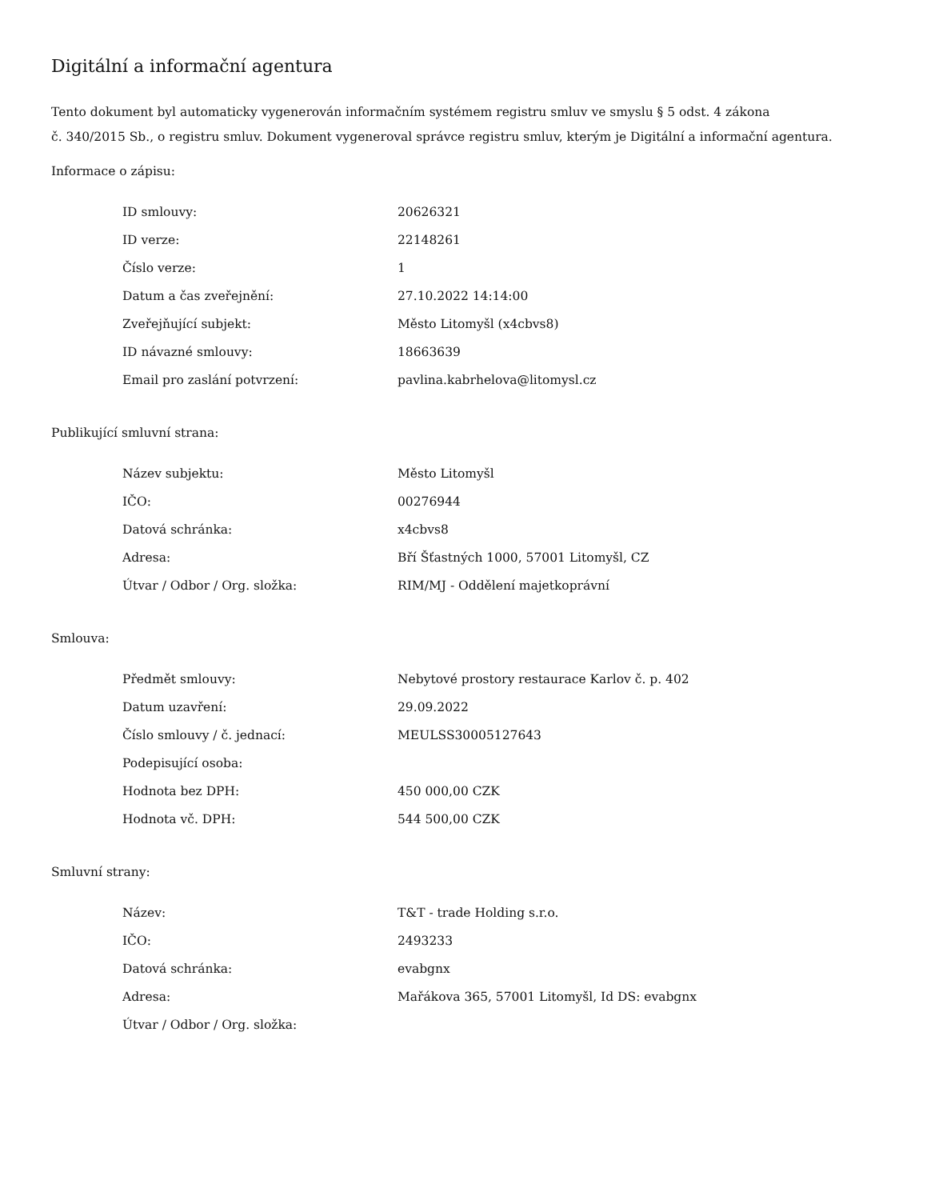Digitální a informační agentura
Tento dokument byl automaticky vygenerován informačním systémem registru smluv ve smyslu § 5 odst. 4 zákona
č. 340/2015 Sb., o registru smluv. Dokument vygeneroval správce registru smluv, kterým je Digitální a informační agentura.
Informace o zápisu:
| ID smlouvy: | 20626321 |
| ID verze: | 22148261 |
| Číslo verze: | 1 |
| Datum a čas zveřejnění: | 27.10.2022 14:14:00 |
| Zveřejňující subjekt: | Město Litomyšl (x4cbvs8) |
| ID návazné smlouvy: | 18663639 |
| Email pro zaslání potvrzení: | pavlina.kabrhelova@litomysl.cz |
Publikující smluvní strana:
| Název subjektu: | Město Litomyšl |
| IČO: | 00276944 |
| Datová schránka: | x4cbvs8 |
| Adresa: | Bří Šťastných 1000, 57001 Litomyšl, CZ |
| Útvar / Odbor / Org. složka: | RIM/MJ - Oddělení majetkoprávní |
Smlouva:
| Předmět smlouvy: | Nebytové prostory restaurace Karlov č. p. 402 |
| Datum uzavření: | 29.09.2022 |
| Číslo smlouvy / č. jednací: | MEULSS30005127643 |
| Podepisující osoba: | |
| Hodnota bez DPH: | 450 000,00 CZK |
| Hodnota vč. DPH: | 544 500,00 CZK |
Smluvní strany:
| Název: | T&T - trade Holding s.r.o. |
| IČO: | 2493233 |
| Datová schránka: | evabgnx |
| Adresa: | Mařákova 365, 57001 Litomyšl, Id DS: evabgnx |
| Útvar / Odbor / Org. složka: | |